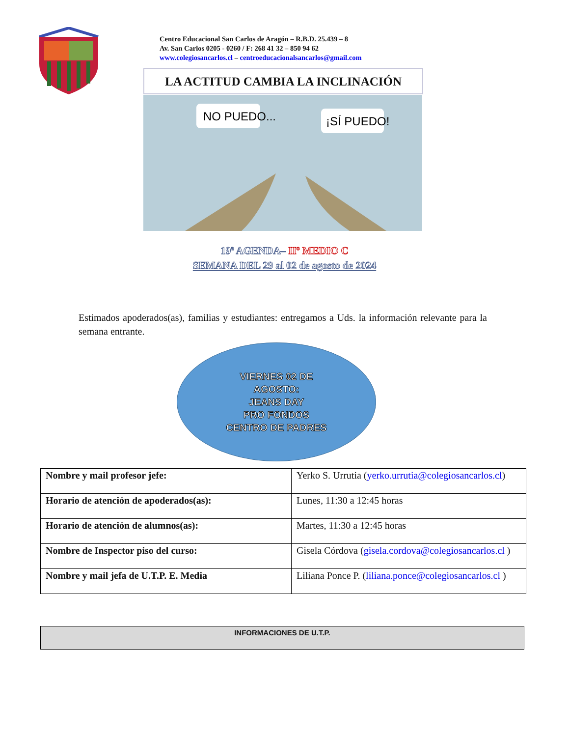Centro Educacional San Carlos de Aragón – R.B.D. 25.439 – 8
Av. San Carlos 0205 - 0260 / F: 268 41 32 – 850 94 62
www.colegiosancarlos.cl – centroeducacionalsancarlos@gmail.com
LA ACTITUD CAMBIA LA INCLINACIÓN
NO PUEDO...
¡SÍ PUEDO!
19ª AGENDA– IIº MEDIO C
SEMANA DEL 29 al 02 de agosto de 2024
Estimados apoderados(as), familias y estudiantes: entregamos a Uds. la información relevante para la semana entrante.
VIERNES 02 DE
AGOSTO:
JEANS DAY
PRO FONDOS
CENTRO DE PADRES
| Nombre y mail profesor jefe: | Yerko S. Urrutia ( yerko.urrutia@colegiosancarlos.cl ) |
| Horario de atención de apoderados(as): | Lunes, 11:30 a 12:45 horas |
| Horario de atención de alumnos(as): | Martes, 11:30 a 12:45 horas |
| Nombre de Inspector piso del curso: | Gisela Córdova ( gisela.cordova@colegiosancarlos.cl ) |
| Nombre y mail jefa de U.T.P. E. Media | Liliana Ponce P. ( liliana.ponce@colegiosancarlos.cl ) |
INFORMACIONES DE U.T.P.